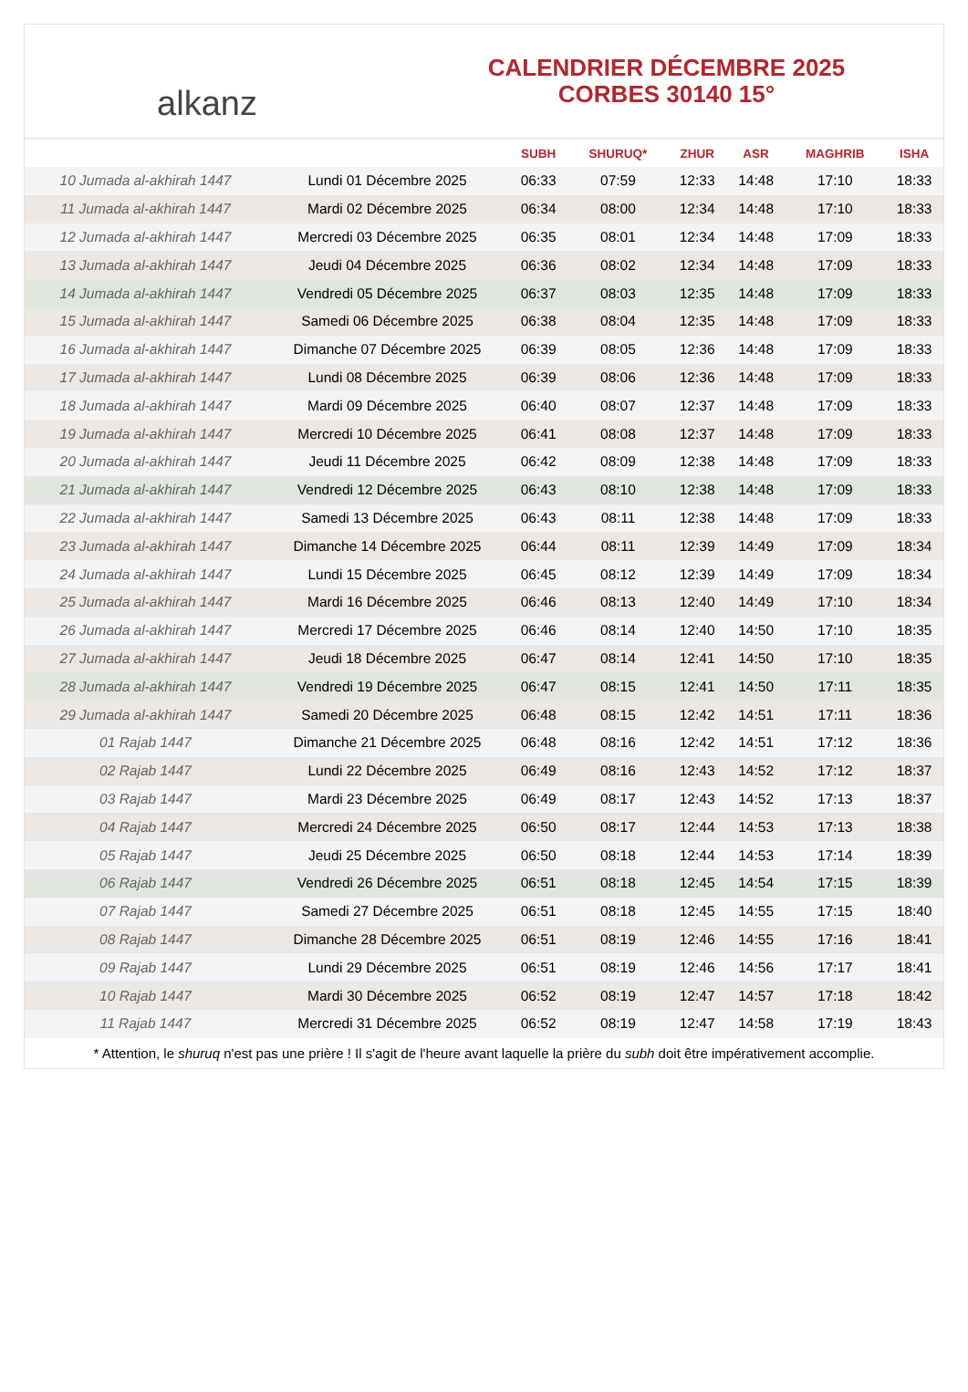alkanz
CALENDRIER DÉCEMBRE 2025
CORBES 30140 15°
| | | SUBH | SHURUQ* | ZHUR | ASR | MAGHRIB | ISHA |
| --- | --- | --- | --- | --- | --- | --- | --- |
| 10 Jumada al-akhirah 1447 | Lundi 01 Décembre 2025 | 06:33 | 07:59 | 12:33 | 14:48 | 17:10 | 18:33 |
| 11 Jumada al-akhirah 1447 | Mardi 02 Décembre 2025 | 06:34 | 08:00 | 12:34 | 14:48 | 17:10 | 18:33 |
| 12 Jumada al-akhirah 1447 | Mercredi 03 Décembre 2025 | 06:35 | 08:01 | 12:34 | 14:48 | 17:09 | 18:33 |
| 13 Jumada al-akhirah 1447 | Jeudi 04 Décembre 2025 | 06:36 | 08:02 | 12:34 | 14:48 | 17:09 | 18:33 |
| 14 Jumada al-akhirah 1447 | Vendredi 05 Décembre 2025 | 06:37 | 08:03 | 12:35 | 14:48 | 17:09 | 18:33 |
| 15 Jumada al-akhirah 1447 | Samedi 06 Décembre 2025 | 06:38 | 08:04 | 12:35 | 14:48 | 17:09 | 18:33 |
| 16 Jumada al-akhirah 1447 | Dimanche 07 Décembre 2025 | 06:39 | 08:05 | 12:36 | 14:48 | 17:09 | 18:33 |
| 17 Jumada al-akhirah 1447 | Lundi 08 Décembre 2025 | 06:39 | 08:06 | 12:36 | 14:48 | 17:09 | 18:33 |
| 18 Jumada al-akhirah 1447 | Mardi 09 Décembre 2025 | 06:40 | 08:07 | 12:37 | 14:48 | 17:09 | 18:33 |
| 19 Jumada al-akhirah 1447 | Mercredi 10 Décembre 2025 | 06:41 | 08:08 | 12:37 | 14:48 | 17:09 | 18:33 |
| 20 Jumada al-akhirah 1447 | Jeudi 11 Décembre 2025 | 06:42 | 08:09 | 12:38 | 14:48 | 17:09 | 18:33 |
| 21 Jumada al-akhirah 1447 | Vendredi 12 Décembre 2025 | 06:43 | 08:10 | 12:38 | 14:48 | 17:09 | 18:33 |
| 22 Jumada al-akhirah 1447 | Samedi 13 Décembre 2025 | 06:43 | 08:11 | 12:38 | 14:48 | 17:09 | 18:33 |
| 23 Jumada al-akhirah 1447 | Dimanche 14 Décembre 2025 | 06:44 | 08:11 | 12:39 | 14:49 | 17:09 | 18:34 |
| 24 Jumada al-akhirah 1447 | Lundi 15 Décembre 2025 | 06:45 | 08:12 | 12:39 | 14:49 | 17:09 | 18:34 |
| 25 Jumada al-akhirah 1447 | Mardi 16 Décembre 2025 | 06:46 | 08:13 | 12:40 | 14:49 | 17:10 | 18:34 |
| 26 Jumada al-akhirah 1447 | Mercredi 17 Décembre 2025 | 06:46 | 08:14 | 12:40 | 14:50 | 17:10 | 18:35 |
| 27 Jumada al-akhirah 1447 | Jeudi 18 Décembre 2025 | 06:47 | 08:14 | 12:41 | 14:50 | 17:10 | 18:35 |
| 28 Jumada al-akhirah 1447 | Vendredi 19 Décembre 2025 | 06:47 | 08:15 | 12:41 | 14:50 | 17:11 | 18:35 |
| 29 Jumada al-akhirah 1447 | Samedi 20 Décembre 2025 | 06:48 | 08:15 | 12:42 | 14:51 | 17:11 | 18:36 |
| 01 Rajab 1447 | Dimanche 21 Décembre 2025 | 06:48 | 08:16 | 12:42 | 14:51 | 17:12 | 18:36 |
| 02 Rajab 1447 | Lundi 22 Décembre 2025 | 06:49 | 08:16 | 12:43 | 14:52 | 17:12 | 18:37 |
| 03 Rajab 1447 | Mardi 23 Décembre 2025 | 06:49 | 08:17 | 12:43 | 14:52 | 17:13 | 18:37 |
| 04 Rajab 1447 | Mercredi 24 Décembre 2025 | 06:50 | 08:17 | 12:44 | 14:53 | 17:13 | 18:38 |
| 05 Rajab 1447 | Jeudi 25 Décembre 2025 | 06:50 | 08:18 | 12:44 | 14:53 | 17:14 | 18:39 |
| 06 Rajab 1447 | Vendredi 26 Décembre 2025 | 06:51 | 08:18 | 12:45 | 14:54 | 17:15 | 18:39 |
| 07 Rajab 1447 | Samedi 27 Décembre 2025 | 06:51 | 08:18 | 12:45 | 14:55 | 17:15 | 18:40 |
| 08 Rajab 1447 | Dimanche 28 Décembre 2025 | 06:51 | 08:19 | 12:46 | 14:55 | 17:16 | 18:41 |
| 09 Rajab 1447 | Lundi 29 Décembre 2025 | 06:51 | 08:19 | 12:46 | 14:56 | 17:17 | 18:41 |
| 10 Rajab 1447 | Mardi 30 Décembre 2025 | 06:52 | 08:19 | 12:47 | 14:57 | 17:18 | 18:42 |
| 11 Rajab 1447 | Mercredi 31 Décembre 2025 | 06:52 | 08:19 | 12:47 | 14:58 | 17:19 | 18:43 |
* Attention, le shuruq n'est pas une prière ! Il s'agit de l'heure avant laquelle la prière du subh doit être impérativement accomplie.